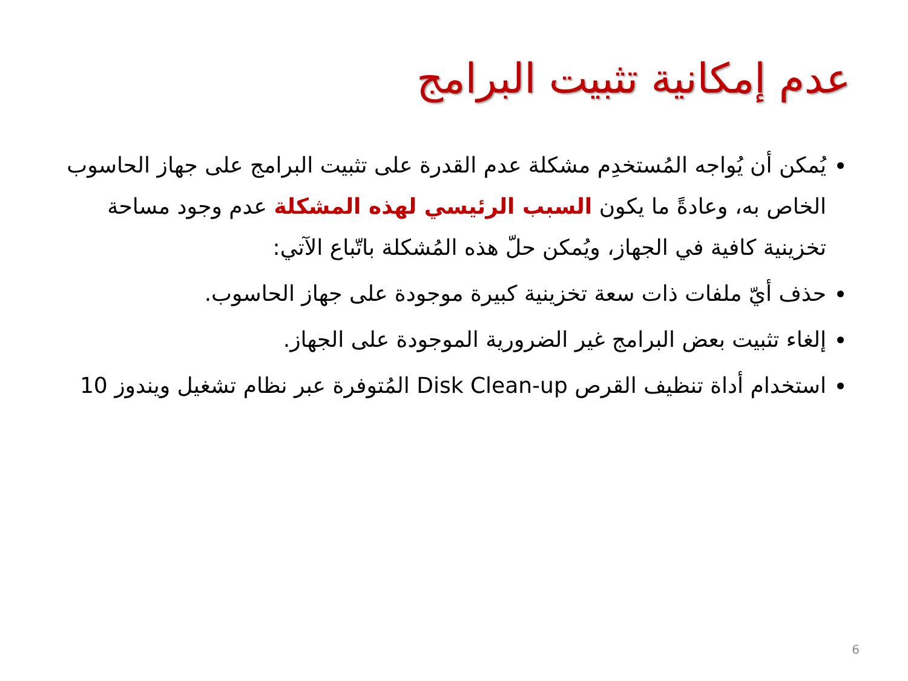عدم إمكانية تثبيت البرامج
يُمكن أن يُواجه المُستخدِم مشكلة عدم القدرة على تثبيت البرامج على جهاز الحاسوب الخاص به، وعادةً ما يكون السبب الرئيسي لهذه المشكلة عدم وجود مساحة تخزينية كافية في الجهاز، ويُمكن حلّ هذه المُشكلة باتّباع الآتي:
حذف أيّ ملفات ذات سعة تخزينية كبيرة موجودة على جهاز الحاسوب.
إلغاء تثبيت بعض البرامج غير الضرورية الموجودة على الجهاز.
استخدام أداة تنظيف القرص Disk Clean-up المُتوفرة عبر نظام تشغيل ويندوز 10
6